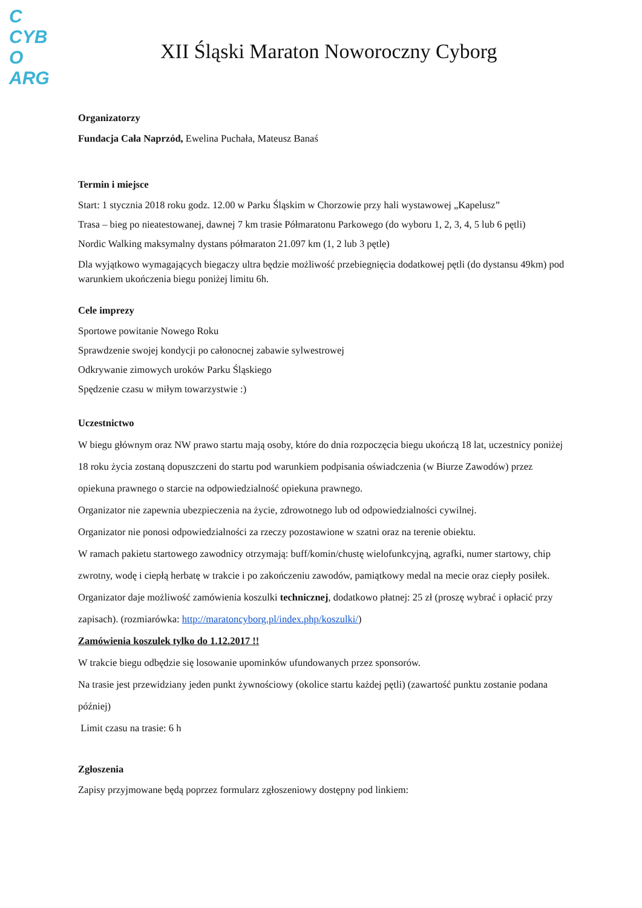C
CYB
O
ARG
XII Śląski Maraton Noworoczny Cyborg
Organizatorzy
Fundacja Cała Naprzód, Ewelina Puchała, Mateusz Banaś
Termin i miejsce
Start: 1 stycznia 2018 roku godz. 12.00 w Parku Śląskim w Chorzowie przy hali wystawowej „Kapelusz”
Trasa – bieg po nieatestowanej, dawnej 7 km trasie Półmaratonu Parkowego (do wyboru 1, 2, 3, 4, 5 lub 6 pętli)
Nordic Walking maksymalny dystans półmaraton 21.097 km (1, 2 lub 3 pętle)
Dla wyjątkowo wymagających biegaczy ultra będzie możliwość przebiegnięcia dodatkowej pętli (do dystansu 49km) pod warunkiem ukończenia biegu poniżej limitu 6h.
Cele imprezy
Sportowe powitanie Nowego Roku
Sprawdzenie swojej kondycji po całonocnej zabawie sylwestrowej
Odkrywanie zimowych uroków Parku Śląskiego
Spędzenie czasu w miłym towarzystwie :)
Uczestnictwo
W biegu głównym oraz NW prawo startu mają osoby, które do dnia rozpoczęcia biegu ukończą 18 lat, uczestnicy poniżej 18 roku życia zostaną dopuszczeni do startu pod warunkiem podpisania oświadczenia (w Biurze Zawodów) przez opiekuna prawnego o starcie na odpowiedzialność opiekuna prawnego.
Organizator nie zapewnia ubezpieczenia na życie, zdrowotnego lub od odpowiedzialności cywilnej.
Organizator nie ponosi odpowiedzialności za rzeczy pozostawione w szatni oraz na terenie obiektu.
W ramach pakietu startowego zawodnicy otrzymają: buff/komin/chustę wielofunkcyjną, agrafki, numer startowy, chip zwrotny, wodę i ciepłą herbatę w trakcie i po zakończeniu zawodów, pamiątkowy medal na mecie oraz ciepły posiłek.
Organizator daje możliwość zamówienia koszulki technicznej, dodatkowo płatnej: 25 zł (proszę wybrać i opłacić przy zapisach). (rozmiarówka: http://maratoncyborg.pl/index.php/koszulki/)
Zamówienia koszulek tylko do 1.12.2017 !!
W trakcie biegu odbędzie się losowanie upominków ufundowanych przez sponsorów.
Na trasie jest przewidziany jeden punkt żywnościowy (okolice startu każdej pętli) (zawartość punktu zostanie podana później)
Limit czasu na trasie: 6 h
Zgłoszenia
Zapisy przyjmowane będą poprzez formularz zgłoszeniowy dostępny pod linkiem: